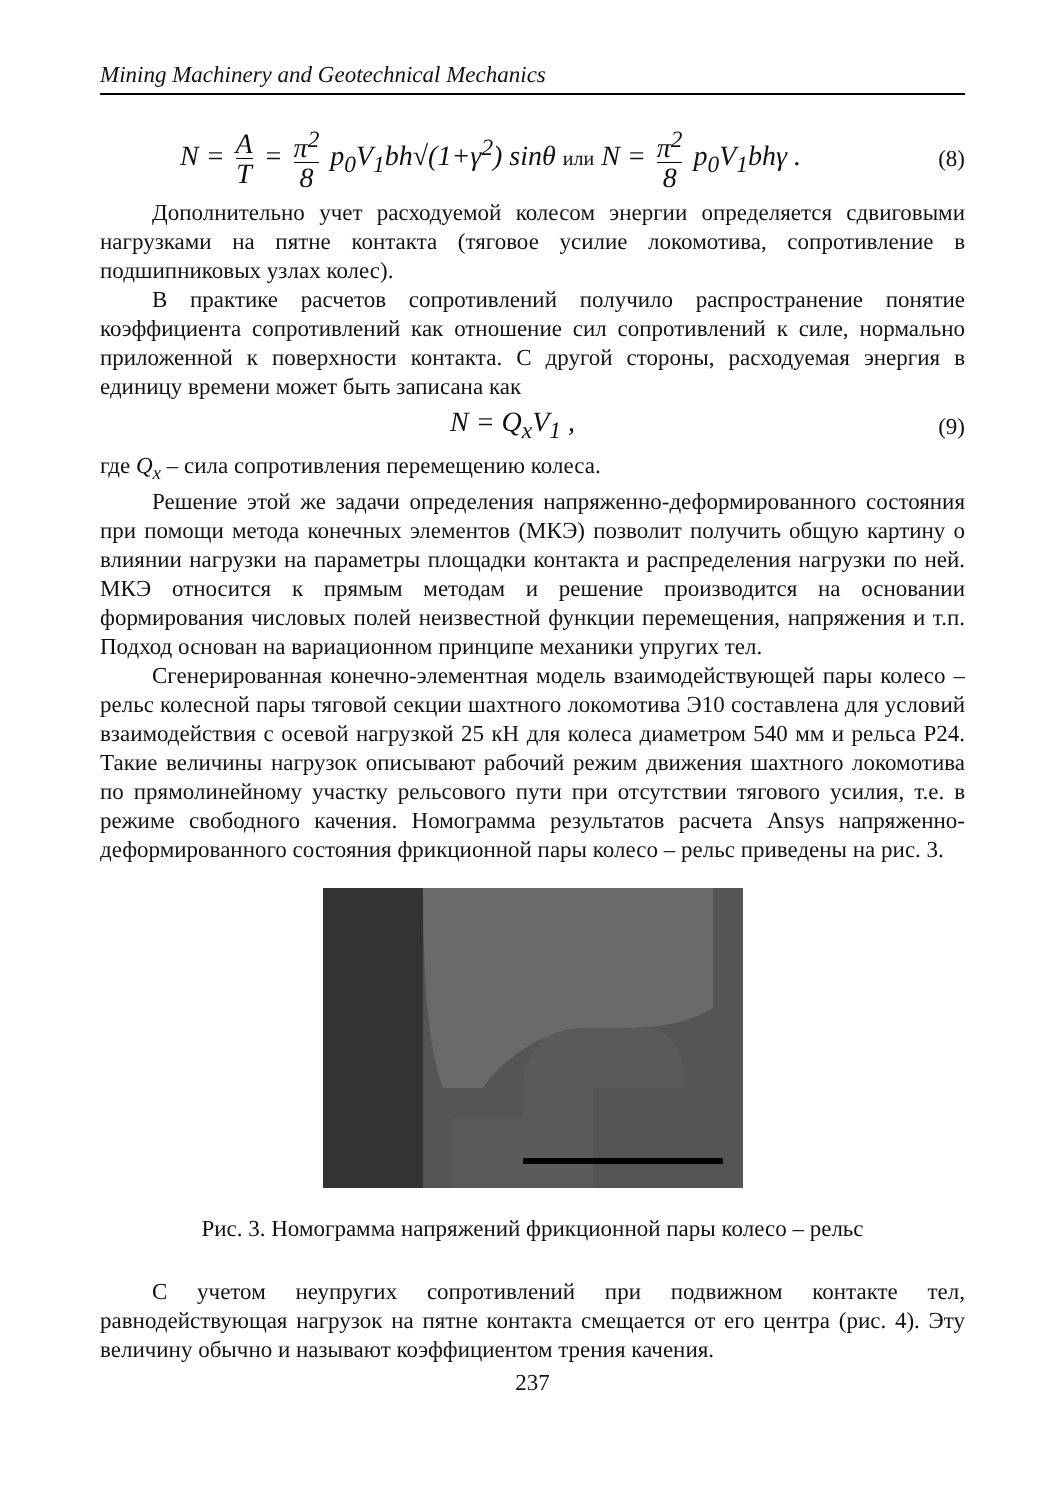Mining Machinery and Geotechnical Mechanics
N = A T = π<sup>2</sup> 8 p<sub>0</sub>V<sub>1</sub>bh√(1+γ<sup>2</sup>) sinθ или N = π<sup>2</sup> 8 p<sub>0</sub>V<sub>1</sub>bhγ .
(8)
Дополнительно учет расходуемой колесом энергии определяется сдвиговыми нагрузками на пятне контакта (тяговое усилие локомотива, сопротивление в подшипниковых узлах колес).
В практике расчетов сопротивлений получило распространение понятие коэффициента сопротивлений как отношение сил сопротивлений к силе, нормально приложенной к поверхности контакта. С другой стороны, расходуемая энергия в единицу времени может быть записана как
N = Q<sub>x</sub>V<sub>1</sub> ,
(9)
где Q<sub>x</sub> – сила сопротивления перемещению колеса.
Решение этой же задачи определения напряженно-деформированного состояния при помощи метода конечных элементов (МКЭ) позволит получить общую картину о влиянии нагрузки на параметры площадки контакта и распределения нагрузки по ней. МКЭ относится к прямым методам и решение производится на основании формирования числовых полей неизвестной функции перемещения, напряжения и т.п. Подход основан на вариационном принципе механики упругих тел.
Сгенерированная конечно-элементная модель взаимодействующей пары колесо – рельс колесной пары тяговой секции шахтного локомотива Э10 составлена для условий взаимодействия с осевой нагрузкой 25 кН для колеса диаметром 540 мм и рельса Р24. Такие величины нагрузок описывают рабочий режим движения шахтного локомотива по прямолинейному участку рельсового пути при отсутствии тягового усилия, т.е. в режиме свободного качения. Номограмма результатов расчета Ansys напряженно-деформированного состояния фрикционной пары колесо – рельс приведены на рис. 3.
Рис. 3. Номограмма напряжений фрикционной пары колесо – рельс
С учетом неупругих сопротивлений при подвижном контакте тел, равнодействующая нагрузок на пятне контакта смещается от его центра (рис. 4). Эту величину обычно и называют коэффициентом трения качения.
237